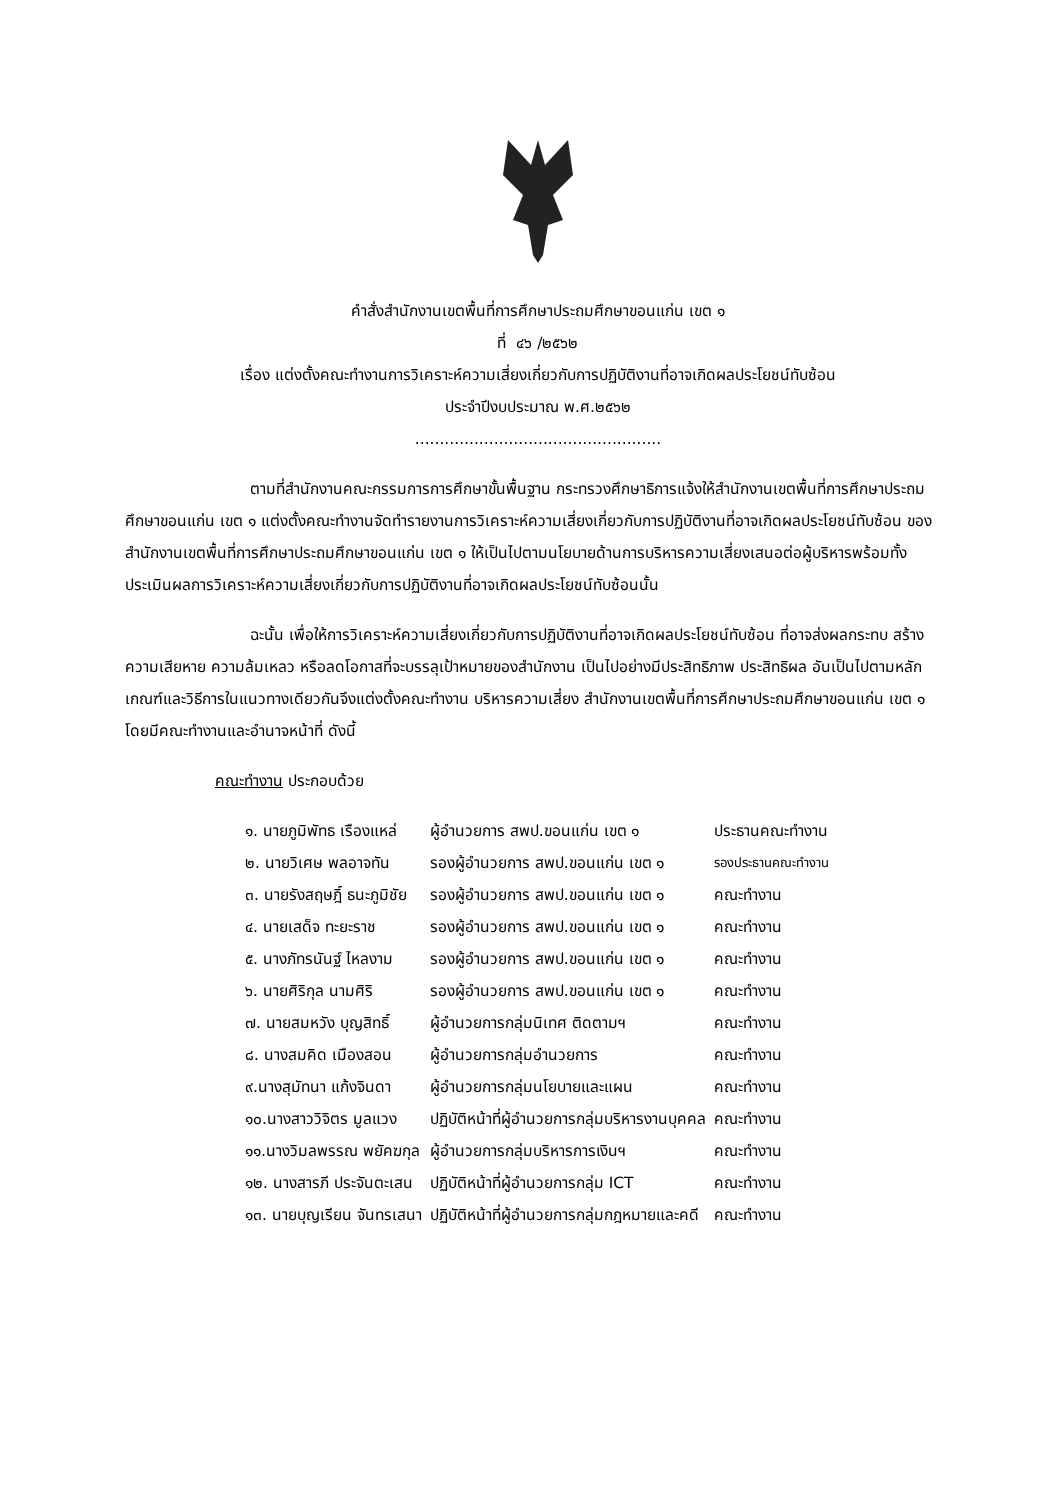คำสั่งสำนักงานเขตพื้นที่การศึกษาประถมศึกษาขอนแก่น เขต ๑
ที่ ๔๖ /๒๕๖๒
เรื่อง แต่งตั้งคณะทำงานการวิเคราะห์ความเสี่ยงเกี่ยวกับการปฏิบัติงานที่อาจเกิดผลประโยชน์ทับซ้อน
ประจำปีงบประมาณ พ.ศ.๒๕๖๒
..................................................
ตามที่สำนักงานคณะกรรมการการศึกษาขั้นพื้นฐาน กระทรวงศึกษาธิการแจ้งให้สำนักงานเขตพื้นที่การศึกษาประถมศึกษาขอนแก่น เขต ๑ แต่งตั้งคณะทำงานจัดทำรายงานการวิเคราะห์ความเสี่ยงเกี่ยวกับการปฏิบัติงานที่อาจเกิดผลประโยชน์ทับซ้อน ของสำนักงานเขตพื้นที่การศึกษาประถมศึกษาขอนแก่น เขต ๑ ให้เป็นไปตามนโยบายด้านการบริหารความเสี่ยงเสนอต่อผู้บริหารพร้อมทั้งประเมินผลการวิเคราะห์ความเสี่ยงเกี่ยวกับการปฏิบัติงานที่อาจเกิดผลประโยชน์ทับซ้อนนั้น
ฉะนั้น เพื่อให้การวิเคราะห์ความเสี่ยงเกี่ยวกับการปฏิบัติงานที่อาจเกิดผลประโยชน์ทับซ้อน ที่อาจส่งผลกระทบ สร้างความเสียหาย ความล้มเหลว หรือลดโอกาสที่จะบรรลุเป้าหมายของสำนักงาน เป็นไปอย่างมีประสิทธิภาพ ประสิทธิผล อันเป็นไปตามหลักเกณฑ์และวิธีการในแนวทางเดียวกันจึงแต่งตั้งคณะทำงาน บริหารความเสี่ยง สำนักงานเขตพื้นที่การศึกษาประถมศึกษาขอนแก่น เขต ๑ โดยมีคณะทำงานและอำนาจหน้าที่ ดังนี้
คณะทำงาน ประกอบด้วย
| ๑. นายภูมิพัทธ เรืองแหล่ | ผู้อำนวยการ สพป.ขอนแก่น เขต ๑ | ประธานคณะทำงาน |
| ๒. นายวิเศษ พลอาจทัน | รองผู้อำนวยการ สพป.ขอนแก่น เขต ๑ | รองประธานคณะทำงาน |
| ๓. นายรังสฤษฎิ์ ธนะภูมิชัย | รองผู้อำนวยการ สพป.ขอนแก่น เขต ๑ | คณะทำงาน |
| ๔. นายเสด็จ ทะยะราช | รองผู้อำนวยการ สพป.ขอนแก่น เขต ๑ | คณะทำงาน |
| ๕. นางภัทรนันฐ์ ไหลงาม | รองผู้อำนวยการ สพป.ขอนแก่น เขต ๑ | คณะทำงาน |
| ๖. นายศิริกุล นามศิริ | รองผู้อำนวยการ สพป.ขอนแก่น เขต ๑ | คณะทำงาน |
| ๗. นายสมหวัง บุญสิทธิ์ | ผู้อำนวยการกลุ่มนิเทศ ติดตามฯ | คณะทำงาน |
| ๘. นางสมคิด เมืองสอน | ผู้อำนวยการกลุ่มอำนวยการ | คณะทำงาน |
| ๙.นางสุมัทนา แก้งจินดา | ผู้อำนวยการกลุ่มนโยบายและแผน | คณะทำงาน |
| ๑๐.นางสาววิจิตร มูลแวง | ปฏิบัติหน้าที่ผู้อำนวยการกลุ่มบริหารงานบุคคล | คณะทำงาน |
| ๑๑.นางวิมลพรรณ พยัคฆกุล | ผู้อำนวยการกลุ่มบริหารการเงินฯ | คณะทำงาน |
| ๑๒. นางสารภี ประจันตะเสน | ปฏิบัติหน้าที่ผู้อำนวยการกลุ่ม ICT | คณะทำงาน |
| ๑๓. นายบุญเรียน จันทรเสนา | ปฏิบัติหน้าที่ผู้อำนวยการกลุ่มกฎหมายและคดี | คณะทำงาน |